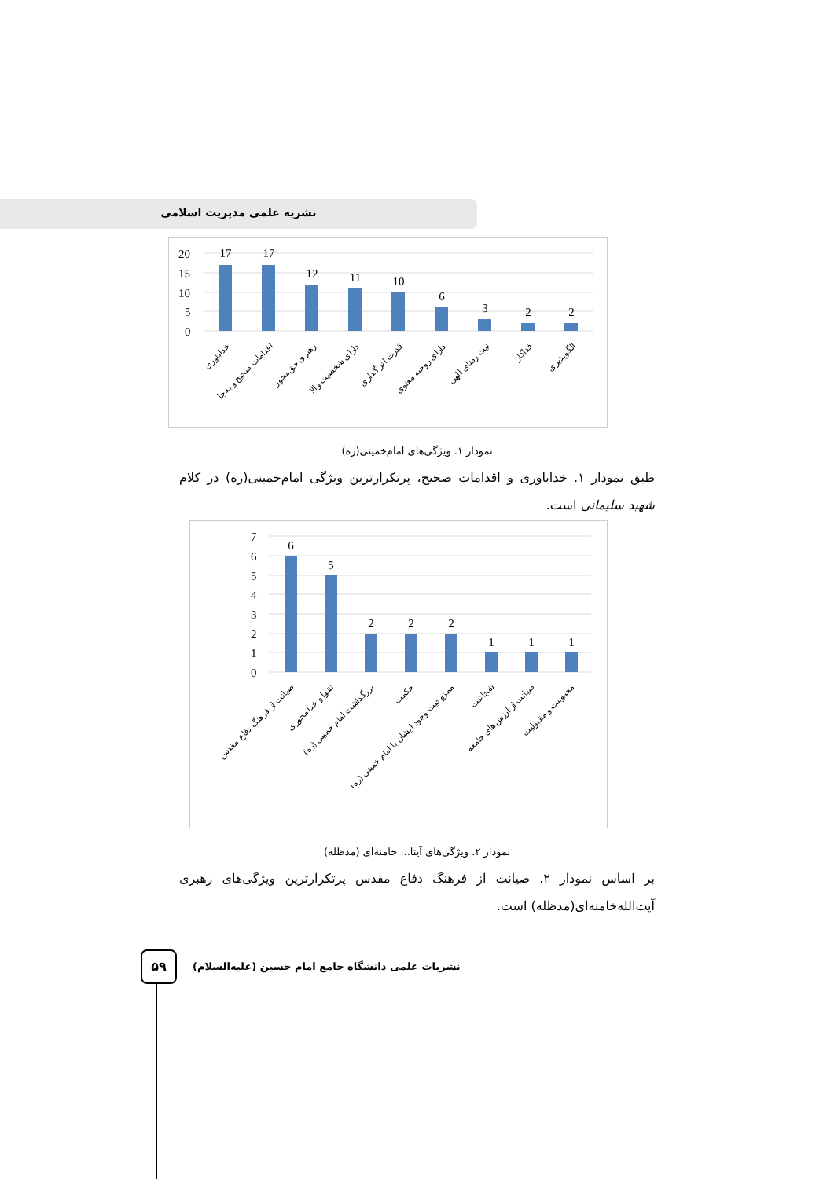نشریه علمی مدیریت اسلامی
20
15
10
5
0
17
17
12
11
10
6
3
2
2
خداباوری
اقدامات صحیح و به‌جا
رهبری حق‌محور
دارای شخصیت والا
قدرت اثر گذاری
دارای روحیه معنوی
نیت رضای الهی
فداکار
الگوپذیری
نمودار ۱. ویژگی‌های امام‌خمینی(ره)
طبق نمودار ۱. خداباوری و اقدامات صحیح، پرتکرارترین ویژگی امام‌خمینی(ره) در کلام شهید سلیمانی است.
7
6
5
4
3
2
1
0
6
5
2
2
2
1
1
1
صیانت از فرهنگ دفاع مقدس
تقوا و خدامحوری
بزرگداشت امام خمینی (ره)
حکمت
ممزوجیت وجود ایشان با امام خمینی (ره)
شجاعت
صیانت از ارزش‌های جامعه
محبوبیت و مقبولیت
نمودار ۲. ویژگی‌های آیتا... خامنه‌ای (مدظله)
بر اساس نمودار ۲. صیانت از فرهنگ دفاع مقدس پرتکرارترین ویژگی‌های رهبری آیت‌الله‌خامنه‌ای(مدظله) است.
۵۹
نشریات علمی دانشگاه جامع امام حسین (علیه‌السلام)